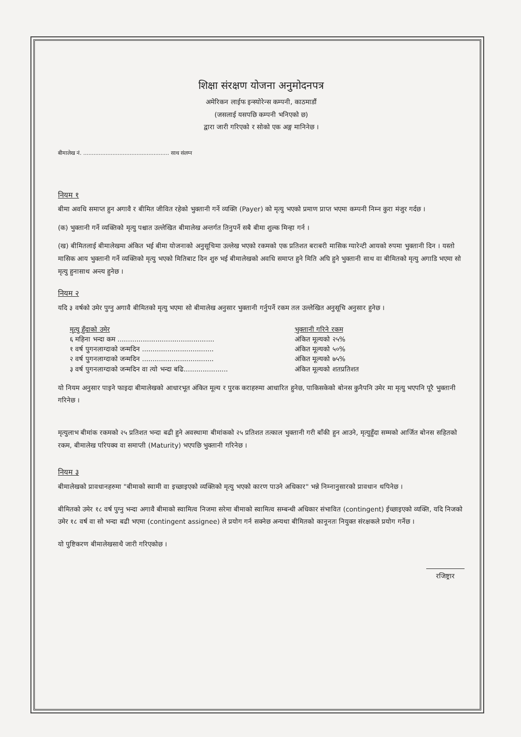शिक्षा संरक्षण योजना अनुमोदनपत्र
अमेरिकन लाईफ इन्स्योरेन्स कम्पनी, काठमाडौं
(जसलाई यसपछि कम्पनी भनिएको छ)
द्वारा जारी गरिएको र सोको एक अङ्ग मानिनेछ ।
बीमालेख नं. .................................................. साथ संलग्न
नियम १
बीमा अवधि समाप्त हुन अगावै र बीमित जीवित रहेको भुक्तानी गर्ने व्यक्ति (Payer) को मृत्यु भएको प्रमाण प्राप्त भएमा कम्पनी निम्न कुरा मंजुर गर्दछ ।
(क) भुक्तानी गर्ने व्यक्तिको मृत्यु पश्चात उल्लेखित बीमालेख अन्तर्गत तिनुपर्ने सबै बीमा शुल्क मिन्हा गर्न ।
(ख) बीमितलाई बीमालेखमा अंकित भई बीमा योजनाको अनुसूचिमा उल्लेख भएको रकमको एक प्रतिशत बराबरी मासिक ग्यारेन्टी आयको रुपमा भुक्तानी दिन । यस्तो मासिक आय भुक्तानी गर्ने व्यक्तिको मृत्यु भएको मितिबाट दिन शुरु भई बीमालेखको अवधि समाप्त हुने मिति अघि हुने भुक्तानी साथ वा बीमितको मृत्यु अगाडि भएमा सो मृत्यु हुनासाथ अन्त्य हुनेछ ।
नियम २
यदि ३ वर्षको उमेर पुग्नु अगावै बीमितको मृत्यु भएमा सो बीमालेख अनुसार भुक्तानी गर्नुपर्ने रकम तल उल्लेखित अनुसूचि अनुसार हुनेछ ।
| मृत्यु हुँदाको उमेर | भुक्तानी गरिने रकम |
| --- | --- |
| ६ महिना भन्दा कम .............................................. | अंकित मूल्यको २५% |
| १ वर्ष पुगनलाग्दाको जन्मदिन .................................. | अंकित मूल्यको ५०% |
| २ वर्ष पुगनलाग्दाको जन्मदिन .................................. | अंकित मूल्यको ७५% |
| ३ वर्ष पुगनलाग्दाको जन्मदिन वा त्यो भन्दा बढि..................... | अंकित मूल्यको शतप्रतिशत |
यो नियम अनुसार पाइने फाइदा बीमालेखको आधारभूत अंकित मूल्य र पुरक कराहरुमा आधारित हुनेछ, पाकिसकेको बोनस कुनैपनि उमेर मा मृत्यु भएपनि पूरै भुक्तानी गरिनेछ ।
मृत्युलाभ बीमांक रकमको २५ प्रतिशत भन्दा बढी हुने अवस्थामा बीमांकको २५ प्रतिशत तत्काल भुक्तानी गरी बाँकी हुन आउने, मृत्युहुँदा सम्मको आर्जित बोनस सहितको रकम, बीमालेख परिपक्व वा समाप्ती (Maturity) भएपछि भुक्तानी गरिनेछ ।
नियम ३
बीमालेखको प्रावधानहरुमा "बीमाको स्वामी वा इच्छाइएको व्यक्तिको मृत्यु भएको कारण पाउने अधिकार" भन्ने निम्नानुसारको प्रावधान थपिनेछ ।
बीमितको उमेर १८ वर्ष पुग्नु भन्दा अगावै बीमाको स्वामित्व निजमा सरेमा बीमाको स्वामित्व सम्बन्धी अधिकार संभावित (contingent) ईच्छाइएको व्यक्ति, यदि निजको उमेर १८ वर्ष वा सो भन्दा बढी भएमा (contingent assignee) ले प्रयोग गर्न सक्नेछ अन्यथा बीमितको कानूनतः नियुक्त संरक्षकले प्रयोग गर्नेछ ।
यो पुष्टिकरण बीमालेखसाथै जारी गरिएकोछ ।
रजिष्ट्रार